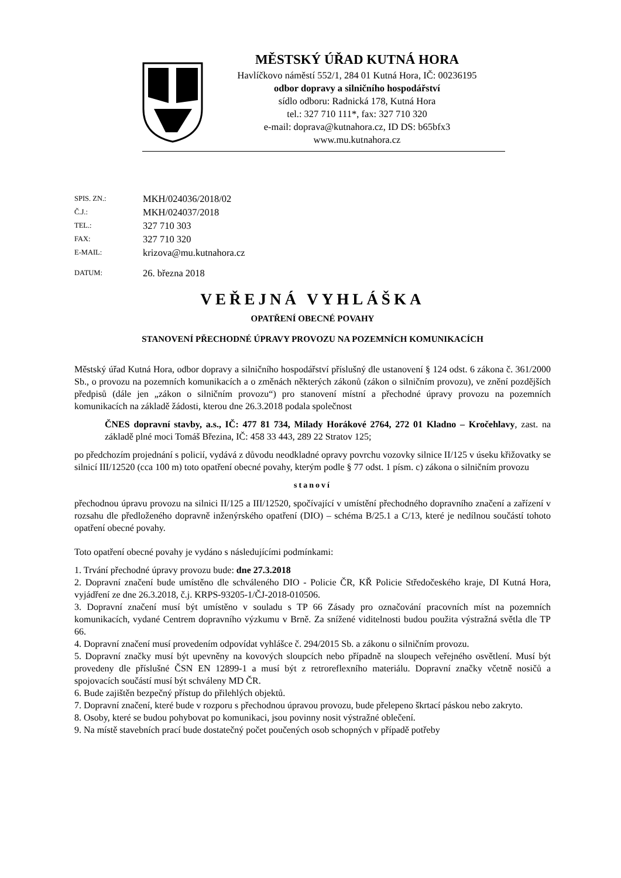MĚSTSKÝ ÚŘAD KUTNÁ HORA
Havlíčkovo náměstí 552/1, 284 01 Kutná Hora, IČ: 00236195
odbor dopravy a silničního hospodářství
sídlo odboru: Radnická 178, Kutná Hora
tel.: 327 710 111*, fax: 327 710 320
e-mail: doprava@kutnahora.cz, ID DS: b65bfx3
www.mu.kutnahora.cz
SPIS. ZN.: MKH/024036/2018/02
Č.J.: MKH/024037/2018
TEL.: 327 710 303
FAX: 327 710 320
E-MAIL: krizova@mu.kutnahora.cz
DATUM: 26. března 2018
VEŘEJNÁ VYHLÁŠKA
OPATŘENÍ OBECNÉ POVAHY
STANOVENÍ PŘECHODNÉ ÚPRAVY PROVOZU NA POZEMNÍCH KOMUNIKACÍCH
Městský úřad Kutná Hora, odbor dopravy a silničního hospodářství příslušný dle ustanovení § 124 odst. 6 zákona č. 361/2000 Sb., o provozu na pozemních komunikacích a o změnách některých zákonů (zákon o silničním provozu), ve znění pozdějších předpisů (dále jen „zákon o silničním provozu“) pro stanovení místní a přechodné úpravy provozu na pozemních komunikacích na základě žádosti, kterou dne 26.3.2018 podala společnost
ČNES dopravní stavby, a.s., IČ: 477 81 734, Milady Horákové 2764, 272 01 Kladno – Kročehlavy, zast. na základě plné moci Tomáš Březina, IČ: 458 33 443, 289 22 Stratov 125;
po předchozím projednání s policií, vydává z důvodu neodkladné opravy povrchu vozovky silnice II/125 v úseku křižovatky se silnicí III/12520 (cca 100 m) toto opatření obecné povahy, kterým podle § 77 odst. 1 písm. c) zákona o silničním provozu
stanoví
přechodnou úpravu provozu na silnici II/125 a III/12520, spočívající v umístění přechodného dopravního značení a zařízení v rozsahu dle předloženého dopravně inženýrského opatření (DIO) – schéma B/25.1 a C/13, které je nedílnou součástí tohoto opatření obecné povahy.
Toto opatření obecné povahy je vydáno s následujícími podmínkami:
1. Trvání přechodné úpravy provozu bude: dne 27.3.2018
2. Dopravní značení bude umístěno dle schváleného DIO - Policie ČR, KŘ Policie Středočeského kraje, DI Kutná Hora, vyjádření ze dne 26.3.2018, č.j. KRPS-93205-1/ČJ-2018-010506.
3. Dopravní značení musí být umístěno v souladu s TP 66 Zásady pro označování pracovních míst na pozemních komunikacích, vydané Centrem dopravního výzkumu v Brně. Za snížené viditelnosti budou použita výstražná světla dle TP 66.
4. Dopravní značení musí provedením odpovídat vyhlášce č. 294/2015 Sb. a zákonu o silničním provozu.
5. Dopravní značky musí být upevněny na kovových sloupcích nebo případně na sloupech veřejného osvětlení. Musí být provedeny dle příslušné ČSN EN 12899-1 a musí být z retroreflexního materiálu. Dopravní značky včetně nosičů a spojovacích součástí musí být schváleny MD ČR.
6. Bude zajištěn bezpečný přístup do přilehlých objektů.
7. Dopravní značení, které bude v rozporu s přechodnou úpravou provozu, bude přelepeno škrtací páskou nebo zakryto.
8. Osoby, které se budou pohybovat po komunikaci, jsou povinny nosit výstražné oblečení.
9. Na místě stavebních prací bude dostatečný počet poučených osob schopných v případě potřeby